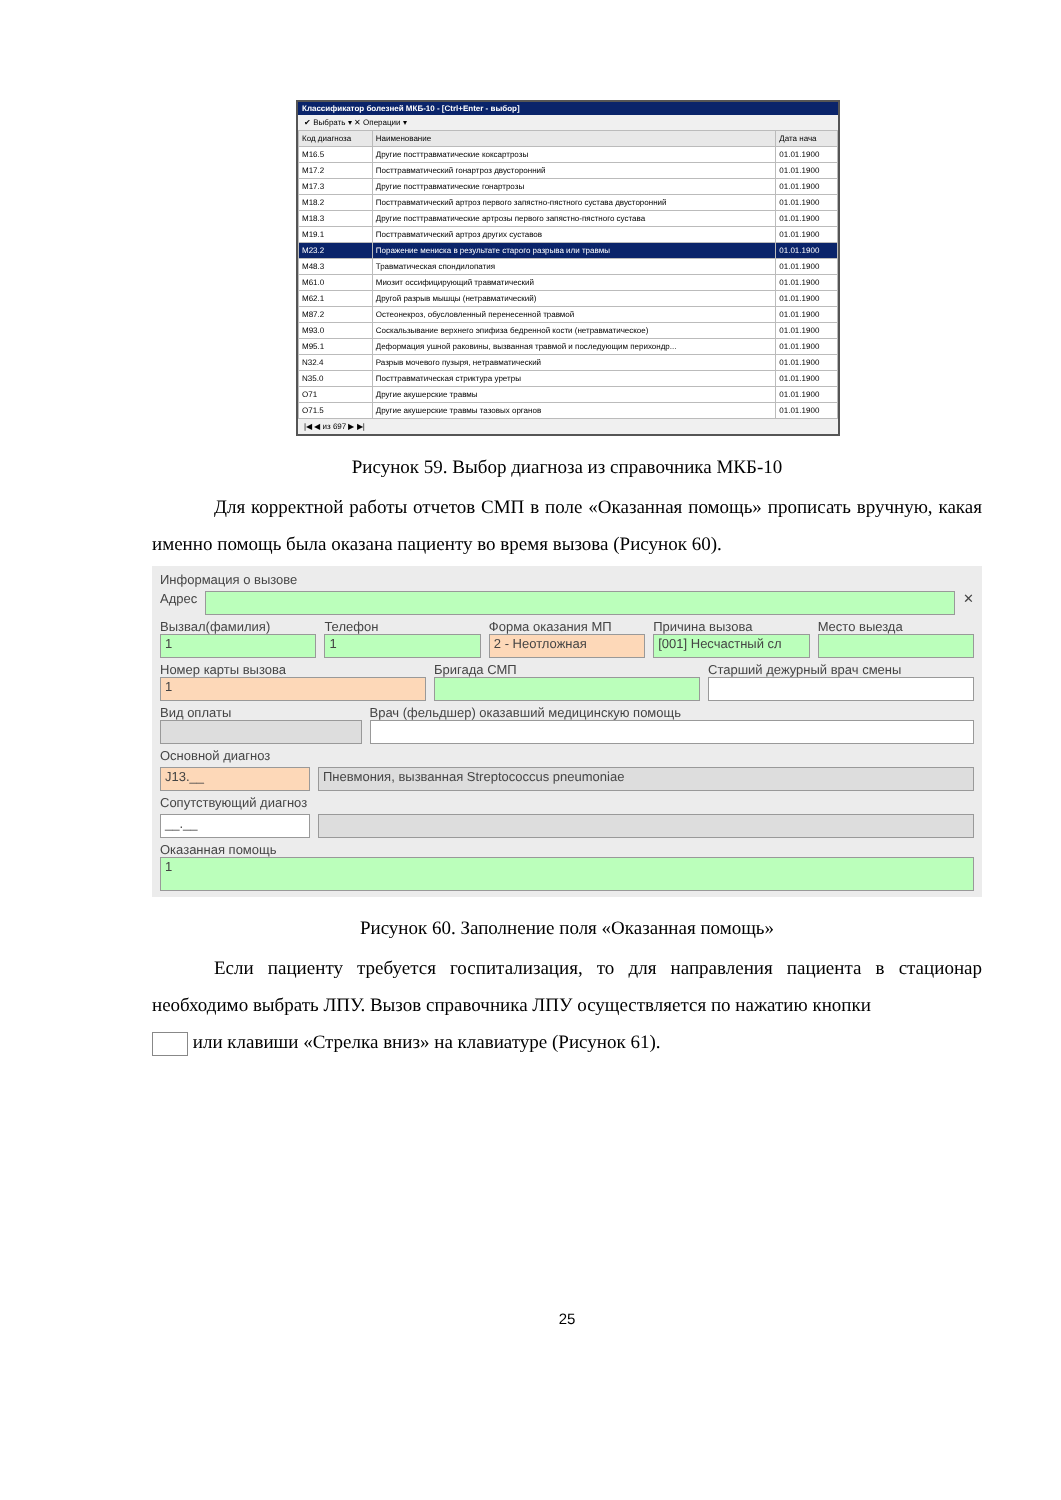Классификатор болезней МКБ-10 - [Ctrl+Enter - выбор]
✔ Выбрать ▾ ✕ Операции ▾
| Код диагноза | Наименование | Дата нача |
| --- | --- | --- |
| M16.5 | Другие посттравматические коксартрозы | 01.01.1900 |
| M17.2 | Посттравматический гонартроз двусторонний | 01.01.1900 |
| M17.3 | Другие посттравматические гонартрозы | 01.01.1900 |
| M18.2 | Посттравматический артроз первого запястно-пястного сустава двусторонний | 01.01.1900 |
| M18.3 | Другие посттравматические артрозы первого запястно-пястного сустава | 01.01.1900 |
| M19.1 | Посттравматический артроз других суставов | 01.01.1900 |
| M23.2 | Поражение мениска в результате старого разрыва или травмы | 01.01.1900 |
| M48.3 | Травматическая спондилопатия | 01.01.1900 |
| M61.0 | Миозит оссифицирующий травматический | 01.01.1900 |
| M62.1 | Другой разрыв мышцы (нетравматический) | 01.01.1900 |
| M87.2 | Остеонекроз, обусловленный перенесенной травмой | 01.01.1900 |
| M93.0 | Соскальзывание верхнего эпифиза бедренной кости (нетравматическое) | 01.01.1900 |
| M95.1 | Деформация ушной раковины, вызванная травмой и последующим перихондр... | 01.01.1900 |
| N32.4 | Разрыв мочевого пузыря, нетравматический | 01.01.1900 |
| N35.0 | Посттравматическая стриктура уретры | 01.01.1900 |
| O71 | Другие акушерские травмы | 01.01.1900 |
| O71.5 | Другие акушерские травмы тазовых органов | 01.01.1900 |
|◀ ◀ из 697 ▶ ▶|
Рисунок 59. Выбор диагноза из справочника МКБ-10
Для корректной работы отчетов СМП в поле «Оказанная помощь» прописать вручную, какая именно помощь была оказана пациенту во время вызова (Рисунок 60).
Информация о вызове
Адрес ✕
Вызвал(фамилия)
1
Телефон
1
Форма оказания МП
2 - Неотложная
Причина вызова
[001] Несчастный сл
Место выезда
Номер карты вызова
1
Бригада СМП Старший дежурный врач смены
Вид оплаты Врач (фельдшер) оказавший медицинскую помощь
Основной диагноз
J13.__ Пневмония, вызванная Streptococcus pneumoniae
Сопутствующий диагноз
__.__
Оказанная помощь
1
Рисунок 60. Заполнение поля «Оказанная помощь»
Если пациенту требуется госпитализация, то для направления пациента в стационар необходимо выбрать ЛПУ. Вызов справочника ЛПУ осуществляется по нажатию кнопки
или клавиши «Стрелка вниз» на клавиатуре (Рисунок 61).
25